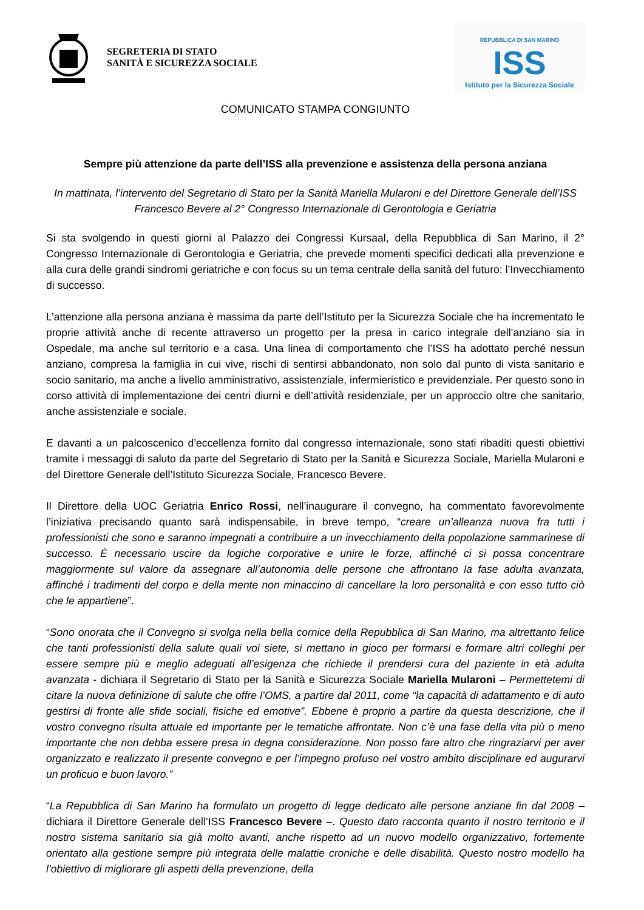SEGRETERIA DI STATO
SANITÀ E SICUREZZA SOCIALE
REPUBBLICA DI SAN MARINO
ISS
Istituto per la Sicurezza Sociale
COMUNICATO STAMPA CONGIUNTO
Sempre più attenzione da parte dell’ISS alla prevenzione e assistenza della persona anziana
In mattinata, l’intervento del Segretario di Stato per la Sanità Mariella Mularoni e del Direttore Generale dell’ISS Francesco Bevere al 2° Congresso Internazionale di Gerontologia e Geriatria
Si sta svolgendo in questi giorni al Palazzo dei Congressi Kursaal, della Repubblica di San Marino, il 2° Congresso Internazionale di Gerontologia e Geriatria, che prevede momenti specifici dedicati alla prevenzione e alla cura delle grandi sindromi geriatriche e con focus su un tema centrale della sanità del futuro: l’Invecchiamento di successo.
L’attenzione alla persona anziana è massima da parte dell’Istituto per la Sicurezza Sociale che ha incrementato le proprie attività anche di recente attraverso un progetto per la presa in carico integrale dell’anziano sia in Ospedale, ma anche sul territorio e a casa. Una linea di comportamento che l’ISS ha adottato perché nessun anziano, compresa la famiglia in cui vive, rischi di sentirsi abbandonato, non solo dal punto di vista sanitario e socio sanitario, ma anche a livello amministrativo, assistenziale, infermieristico e previdenziale. Per questo sono in corso attività di implementazione dei centri diurni e dell’attività residenziale, per un approccio oltre che sanitario, anche assistenziale e sociale.
E davanti a un palcoscenico d’eccellenza fornito dal congresso internazionale, sono stati ribaditi questi obiettivi tramite i messaggi di saluto da parte del Segretario di Stato per la Sanità e Sicurezza Sociale, Mariella Mularoni e del Direttore Generale dell’Istituto Sicurezza Sociale, Francesco Bevere.
Il Direttore della UOC Geriatria Enrico Rossi, nell’inaugurare il convegno, ha commentato favorevolmente l’iniziativa precisando quanto sarà indispensabile, in breve tempo, “creare un’alleanza nuova fra tutti i professionisti che sono e saranno impegnati a contribuire a un invecchiamento della popolazione sammarinese di successo. È necessario uscire da logiche corporative e unire le forze, affinché ci si possa concentrare maggiormente sul valore da assegnare all’autonomia delle persone che affrontano la fase adulta avanzata, affinché i tradimenti del corpo e della mente non minaccino di cancellare la loro personalità e con esso tutto ciò che le appartiene”.
“Sono onorata che il Convegno si svolga nella bella cornice della Repubblica di San Marino, ma altrettanto felice che tanti professionisti della salute quali voi siete, si mettano in gioco per formarsi e formare altri colleghi per essere sempre più e meglio adeguati all’esigenza che richiede il prendersi cura del paziente in età adulta avanzata - dichiara il Segretario di Stato per la Sanità e Sicurezza Sociale Mariella Mularoni – Permettetemi di citare la nuova definizione di salute che offre l’OMS, a partire dal 2011, come “la capacità di adattamento e di auto gestirsi di fronte alle sfide sociali, fisiche ed emotive”. Ebbene è proprio a partire da questa descrizione, che il vostro convegno risulta attuale ed importante per le tematiche affrontate. Non c’è una fase della vita più o meno importante che non debba essere presa in degna considerazione. Non posso fare altro che ringraziarvi per aver organizzato e realizzato il presente convegno e per l’impegno profuso nel vostro ambito disciplinare ed augurarvi un proficuo e buon lavoro.”
“La Repubblica di San Marino ha formulato un progetto di legge dedicato alle persone anziane fin dal 2008 – dichiara il Direttore Generale dell’ISS Francesco Bevere –. Questo dato racconta quanto il nostro territorio e il nostro sistema sanitario sia già molto avanti, anche rispetto ad un nuovo modello organizzativo, fortemente orientato alla gestione sempre più integrata delle malattie croniche e delle disabilità. Questo nostro modello ha l’obiettivo di migliorare gli aspetti della prevenzione, della